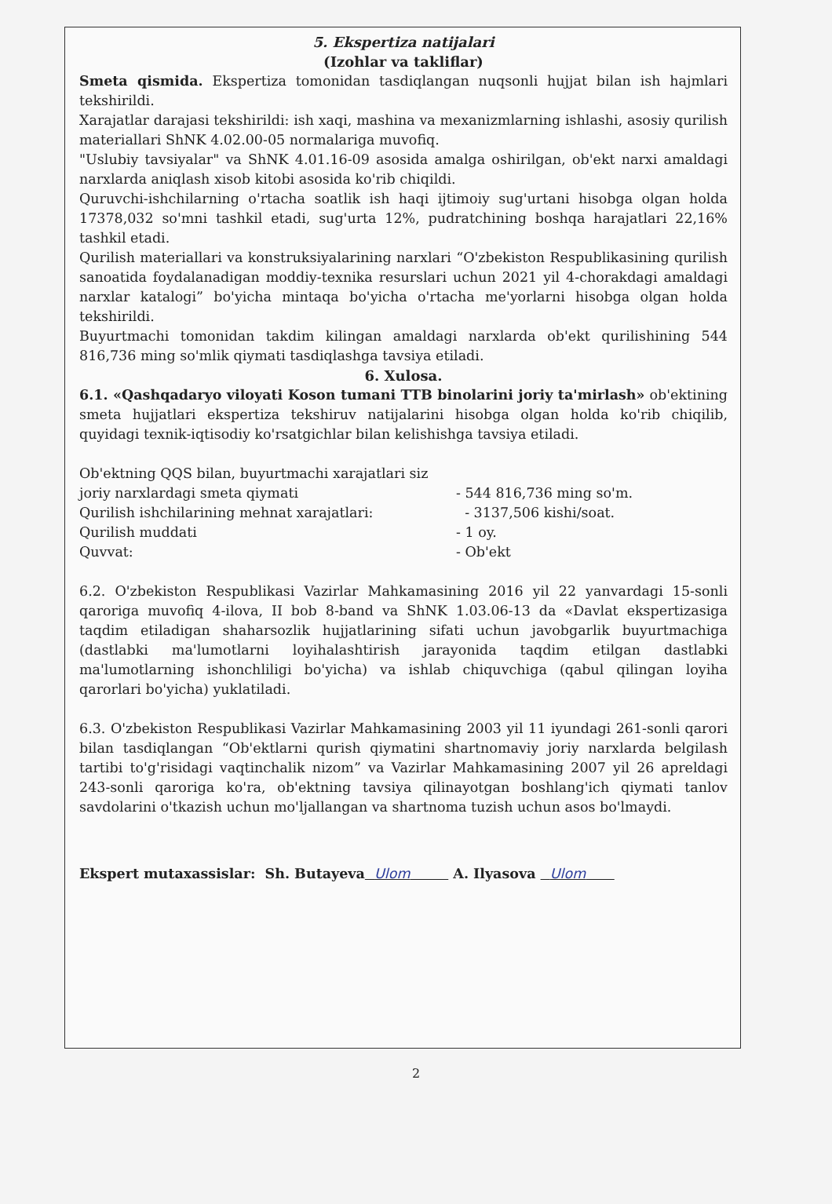5. Ekspertiza natijalari
(Izohlar va takliflar)
Smeta qismida. Ekspertiza tomonidan tasdiqlangan nuqsonli hujjat bilan ish hajmlari tekshirildi.
Xarajatlar darajasi tekshirildi: ish xaqi, mashina va mexanizmlarning ishlashi, asosiy qurilish materiallari ShNK 4.02.00-05 normalariga muvofiq.
"Uslubiy tavsiyalar" va ShNK 4.01.16-09 asosida amalga oshirilgan, ob'ekt narxi amaldagi narxlarda aniqlash xisob kitobi asosida ko'rib chiqildi.
Quruvchi-ishchilarning o'rtacha soatlik ish haqi ijtimoiy sug'urtani hisobga olgan holda 17378,032 so'mni tashkil etadi, sug'urta 12%, pudratchining boshqa harajatlari 22,16% tashkil etadi.
Qurilish materiallari va konstruksiyalarining narxlari “O'zbekiston Respublikasining qurilish sanoatida foydalanadigan moddiy-texnika resurslari uchun 2021 yil 4-chorakdagi amaldagi narxlar katalogi” bo'yicha mintaqa bo'yicha o'rtacha me'yorlarni hisobga olgan holda tekshirildi.
Buyurtmachi tomonidan takdim kilingan amaldagi narxlarda ob'ekt qurilishining 544 816,736 ming so'mlik qiymati tasdiqlashga tavsiya etiladi.
6. Xulosa.
6.1. «Qashqadaryo viloyati Koson tumani TTB binolarini joriy ta'mirlash» ob'ektining smeta hujjatlari ekspertiza tekshiruv natijalarini hisobga olgan holda ko'rib chiqilib, quyidagi texnik-iqtisodiy ko'rsatgichlar bilan kelishishga tavsiya etiladi.
Ob'ektning QQS bilan, buyurtmachi xarajatlari siz
joriy narxlardagi smeta qiymati - 544 816,736 ming so'm.
Qurilish ishchilarining mehnat xarajatlari: - 3137,506 kishi/soat.
Qurilish muddati - 1 oy.
Quvvat: - Ob'ekt
6.2. O'zbekiston Respublikasi Vazirlar Mahkamasining 2016 yil 22 yanvardagi 15-sonli qaroriga muvofiq 4-ilova, II bob 8-band va ShNK 1.03.06-13 da «Davlat ekspertizasiga taqdim etiladigan shaharsozlik hujjatlarining sifati uchun javobgarlik buyurtmachiga (dastlabki ma'lumotlarni loyihalashtirish jarayonida taqdim etilgan dastlabki ma'lumotlarning ishonchliligi bo'yicha) va ishlab chiquvchiga (qabul qilingan loyiha qarorlari bo'yicha) yuklatiladi.
6.3. O'zbekiston Respublikasi Vazirlar Mahkamasining 2003 yil 11 iyundagi 261-sonli qarori bilan tasdiqlangan “Ob'ektlarni qurish qiymatini shartnomaviy joriy narxlarda belgilash tartibi to'g'risidagi vaqtinchalik nizom” va Vazirlar Mahkamasining 2007 yil 26 apreldagi 243-sonli qaroriga ko'ra, ob'ektning tavsiya qilinayotgan boshlang'ich qiymati tanlov savdolarini o'tkazish uchun mo'ljallangan va shartnoma tuzish uchun asos bo'lmaydi.
Ekspert mutaxassislar: Sh. Butayeva Ulom A. Ilyasova Ulom
2